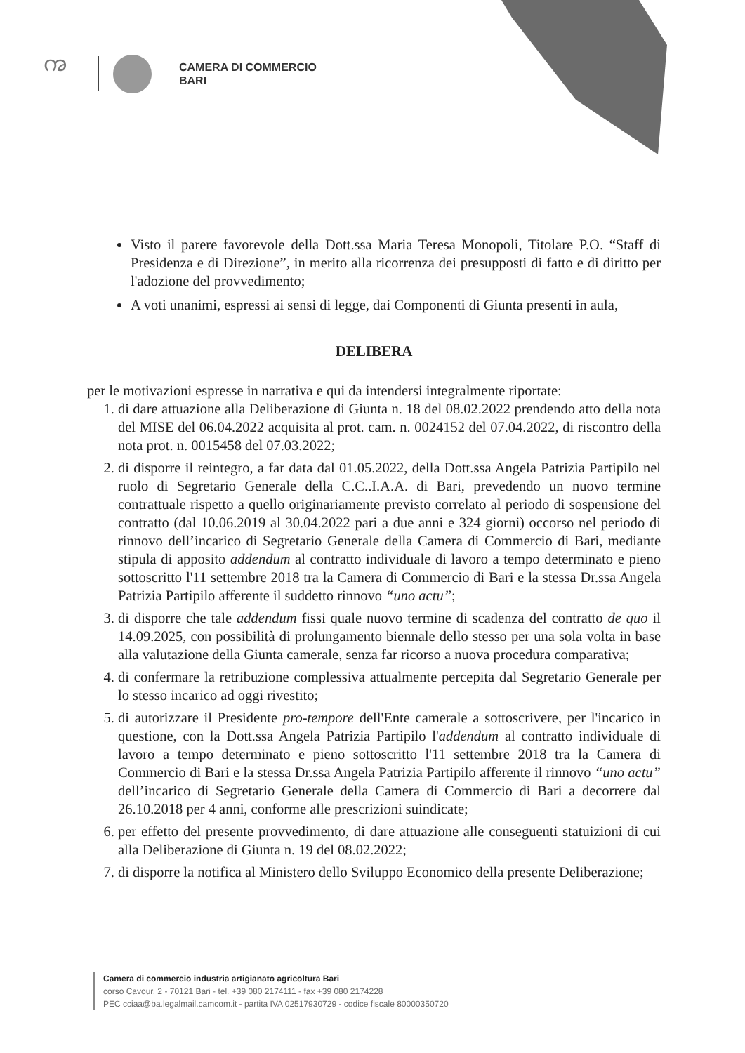ꩠ
CAMERA DI COMMERCIO
BARI
Visto il parere favorevole della Dott.ssa Maria Teresa Monopoli, Titolare P.O. “Staff di Presidenza e di Direzione”, in merito alla ricorrenza dei presupposti di fatto e di diritto per l'adozione del provvedimento;
A voti unanimi, espressi ai sensi di legge, dai Componenti di Giunta presenti in aula,
DELIBERA
per le motivazioni espresse in narrativa e qui da intendersi integralmente riportate:
1. di dare attuazione alla Deliberazione di Giunta n. 18 del 08.02.2022 prendendo atto della nota del MISE del 06.04.2022 acquisita al prot. cam. n. 0024152 del 07.04.2022, di riscontro della nota prot. n. 0015458 del 07.03.2022;
2. di disporre il reintegro, a far data dal 01.05.2022, della Dott.ssa Angela Patrizia Partipilo nel ruolo di Segretario Generale della C.C..I.A.A. di Bari, prevedendo un nuovo termine contrattuale rispetto a quello originariamente previsto correlato al periodo di sospensione del contratto (dal 10.06.2019 al 30.04.2022 pari a due anni e 324 giorni) occorso nel periodo di rinnovo dell’incarico di Segretario Generale della Camera di Commercio di Bari, mediante stipula di apposito addendum al contratto individuale di lavoro a tempo determinato e pieno sottoscritto l'11 settembre 2018 tra la Camera di Commercio di Bari e la stessa Dr.ssa Angela Patrizia Partipilo afferente il suddetto rinnovo “uno actu”;
3. di disporre che tale addendum fissi quale nuovo termine di scadenza del contratto de quo il 14.09.2025, con possibilità di prolungamento biennale dello stesso per una sola volta in base alla valutazione della Giunta camerale, senza far ricorso a nuova procedura comparativa;
4. di confermare la retribuzione complessiva attualmente percepita dal Segretario Generale per lo stesso incarico ad oggi rivestito;
5. di autorizzare il Presidente pro-tempore dell'Ente camerale a sottoscrivere, per l'incarico in questione, con la Dott.ssa Angela Patrizia Partipilo l'addendum al contratto individuale di lavoro a tempo determinato e pieno sottoscritto l'11 settembre 2018 tra la Camera di Commercio di Bari e la stessa Dr.ssa Angela Patrizia Partipilo afferente il rinnovo “uno actu” dell’incarico di Segretario Generale della Camera di Commercio di Bari a decorrere dal 26.10.2018 per 4 anni, conforme alle prescrizioni suindicate;
6. per effetto del presente provvedimento, di dare attuazione alle conseguenti statuizioni di cui alla Deliberazione di Giunta n. 19 del 08.02.2022;
7. di disporre la notifica al Ministero dello Sviluppo Economico della presente Deliberazione;
Camera di commercio industria artigianato agricoltura Bari
corso Cavour, 2 - 70121 Bari - tel. +39 080 2174111 - fax +39 080 2174228
PEC cciaa@ba.legalmail.camcom.it - partita IVA 02517930729 - codice fiscale 80000350720